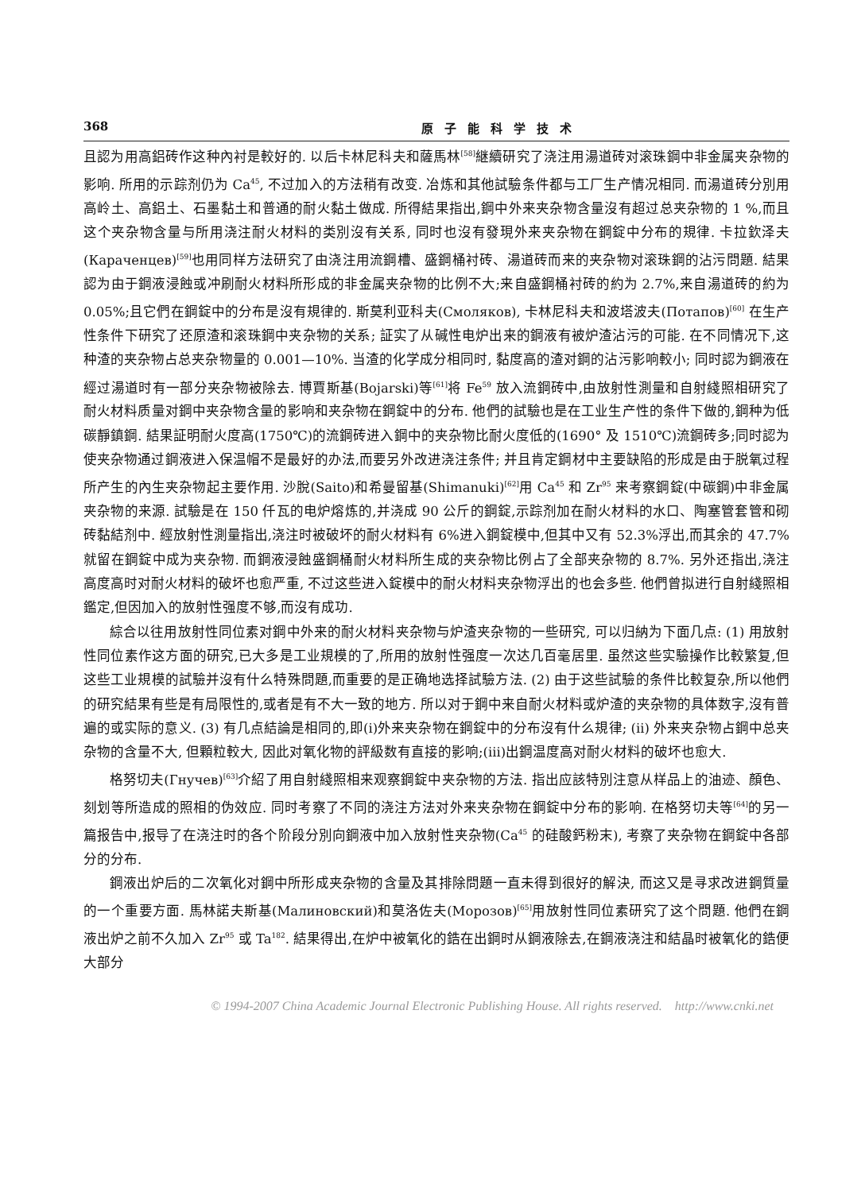368 原子能科学技术
且認为用高鋁砖作这种內衬是較好的. 以后卡林尼科夫和薩馬林<sup>[58]</sup>継續研究了浇注用湯道砖对滚珠鋼中非金属夹杂物的影响. 所用的示踪剂仍为 Ca<sup>45</sup>, 不过加入的方法稍有改变. 冶炼和其他試驗条件都与工厂生产情况相同. 而湯道砖分別用高岭土、高鋁土、石墨黏土和普通的耐火黏土做成. 所得結果指出,鋼中外来夹杂物含量沒有超过总夹杂物的 1 %,而且这个夹杂物含量与所用浇注耐火材料的类別沒有关系, 同时也沒有發現外来夹杂物在鋼錠中分布的規律. 卡拉欽泽夫(Караченцев)<sup>[59]</sup>也用同样方法研究了由浇注用流鋼槽、盛鋼桶衬砖、湯道砖而来的夹杂物对滚珠鋼的沾污問題. 結果認为由于鋼液浸蝕或冲刷耐火材料所形成的非金属夹杂物的比例不大;来自盛鋼桶衬砖的約为 2.7%,来自湯道砖的約为 0.05%;且它們在鋼錠中的分布是沒有規律的. 斯莫利亚科夫(Смоляков), 卡林尼科夫和波塔波夫(Потапов)<sup>[60]</sup> 在生产性条件下研究了还原渣和滚珠鋼中夹杂物的关系; 証实了从碱性电炉出来的鋼液有被炉渣沾污的可能. 在不同情况下,这种渣的夹杂物占总夹杂物量的 0.001—10%. 当渣的化学成分相同时, 黏度高的渣对鋼的沾污影响較小; 同时認为鋼液在經过湯道时有一部分夹杂物被除去. 博賈斯基(Bojarski)等<sup>[61]</sup>将 Fe<sup>59</sup> 放入流鋼砖中,由放射性測量和自射綫照相研究了耐火材料质量对鋼中夹杂物含量的影响和夹杂物在鋼錠中的分布. 他們的試驗也是在工业生产性的条件下做的,鋼种为低碳靜鎮鋼. 結果証明耐火度高(1750℃)的流鋼砖进入鋼中的夹杂物比耐火度低的(1690° 及 1510℃)流鋼砖多;同时認为使夹杂物通过鋼液进入保温帽不是最好的办法,而要另外改进浇注条件; 并且肯定鋼材中主要缺陷的形成是由于脱氧过程所产生的內生夹杂物起主要作用. 沙脫(Saito)和希曼留基(Shimanuki)<sup>[62]</sup>用 Ca<sup>45</sup> 和 Zr<sup>95</sup> 来考察鋼錠(中碳鋼)中非金属夹杂物的来源. 試驗是在 150 仟瓦的电炉熔炼的,并浇成 90 公斤的鋼錠,示踪剂加在耐火材料的水口、陶塞管套管和砌砖黏結剂中. 經放射性測量指出,浇注时被破坏的耐火材料有 6%进入鋼錠模中,但其中又有 52.3%浮出,而其余的 47.7%就留在鋼錠中成为夹杂物. 而鋼液浸蝕盛鋼桶耐火材料所生成的夹杂物比例占了全部夹杂物的 8.7%. 另外还指出,浇注高度高时对耐火材料的破坏也愈严重, 不过这些进入錠模中的耐火材料夹杂物浮出的也会多些. 他們曾拟进行自射綫照相鑑定,但因加入的放射性强度不够,而沒有成功.
綜合以往用放射性同位素对鋼中外来的耐火材料夹杂物与炉渣夹杂物的一些研究, 可以归納为下面几点: (1) 用放射性同位素作这方面的研究,已大多是工业規模的了,所用的放射性强度一次达几百毫居里. 虽然这些实驗操作比較繁复,但这些工业規模的試驗并沒有什么特殊問題,而重要的是正确地选择試驗方法. (2) 由于这些試驗的条件比較复杂,所以他們的研究結果有些是有局限性的,或者是有不大一致的地方. 所以对于鋼中来自耐火材料或炉渣的夹杂物的具体数字,沒有普遍的或实际的意义. (3) 有几点結論是相同的,即(i)外来夹杂物在鋼錠中的分布沒有什么規律; (ii) 外来夹杂物占鋼中总夹杂物的含量不大, 但顆粒較大, 因此对氧化物的評級数有直接的影响;(iii)出鋼温度高对耐火材料的破坏也愈大.
格努切夫(Гнучев)<sup>[63]</sup>介紹了用自射綫照相来观察鋼錠中夹杂物的方法. 指出应該特別注意从样品上的油迹、顏色、刻划等所造成的照相的伪效应. 同时考察了不同的浇注方法对外来夹杂物在鋼錠中分布的影响. 在格努切夫等<sup>[64]</sup>的另一篇报告中,报导了在浇注时的各个阶段分別向鋼液中加入放射性夹杂物(Ca<sup>45</sup> 的硅酸鈣粉末), 考察了夹杂物在鋼錠中各部分的分布.
鋼液出炉后的二次氧化对鋼中所形成夹杂物的含量及其排除問題一直未得到很好的解決, 而这又是寻求改进鋼質量的一个重要方面. 馬林諾夫斯基(Малиновский)和莫洛佐夫(Морозов)<sup>[65]</sup>用放射性同位素研究了这个問題. 他們在鋼液出炉之前不久加入 Zr<sup>95</sup> 或 Ta<sup>182</sup>. 結果得出,在炉中被氧化的鋯在出鋼时从鋼液除去,在鋼液浇注和結晶时被氧化的鋯便大部分
© 1994-2007 China Academic Journal Electronic Publishing House. All rights reserved. http://www.cnki.net